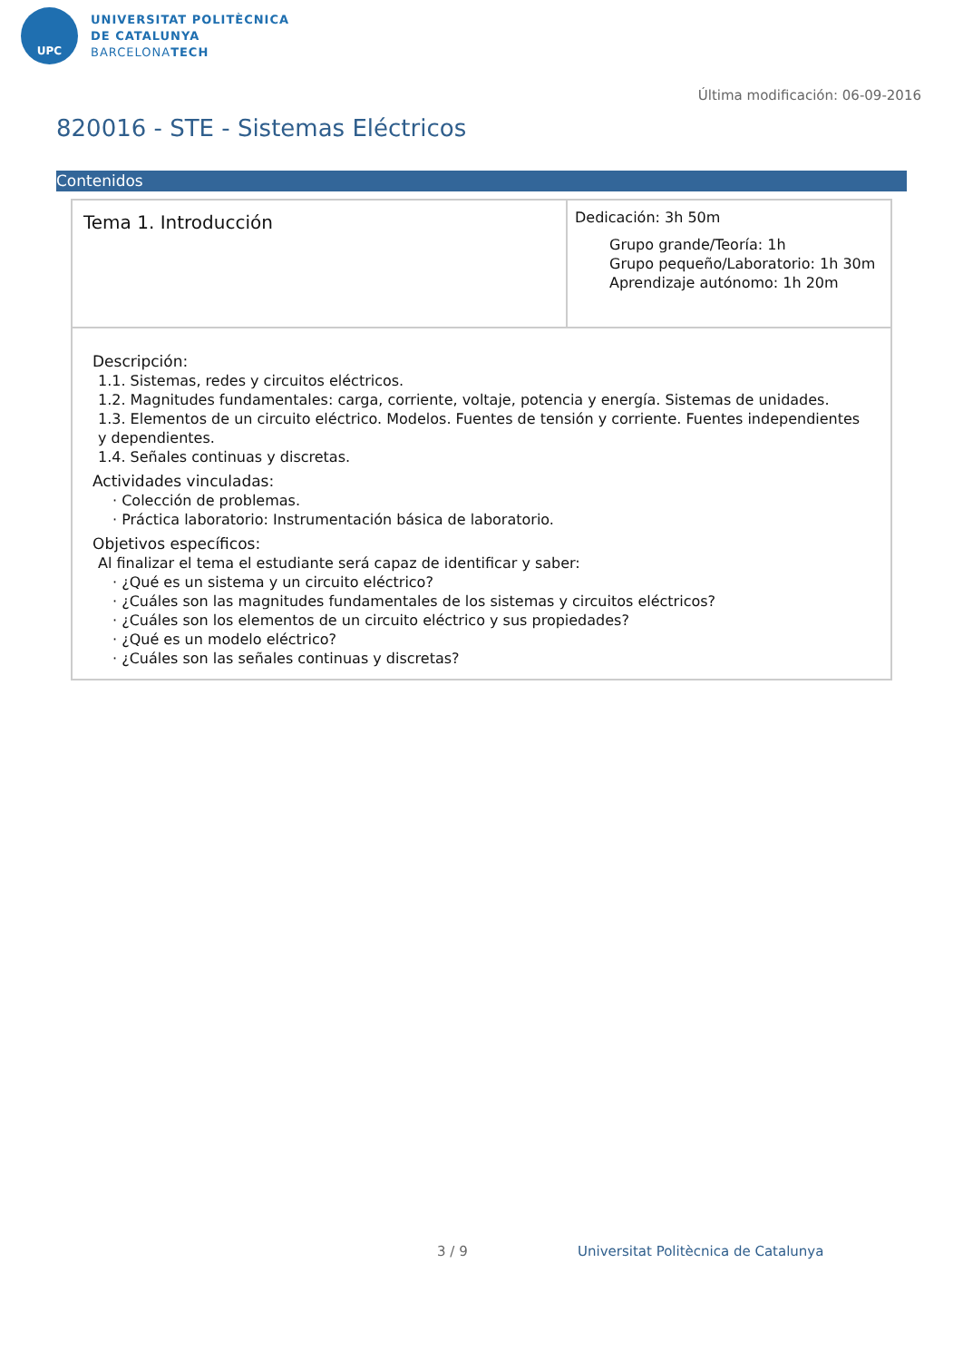UPC
UNIVERSITAT POLITÈCNICA
DE CATALUNYA
BARCELONATECH
Última modificación: 06-09-2016
820016 - STE - Sistemas Eléctricos
Contenidos
| Tema 1. Introducción | Dedicación: 3h 50m Grupo grande/Teoría: 1h Grupo pequeño/Laboratorio: 1h 30m Aprendizaje autónomo: 1h 20m |
Descripción:
1.1. Sistemas, redes y circuitos eléctricos.
1.2. Magnitudes fundamentales: carga, corriente, voltaje, potencia y energía. Sistemas de unidades.
1.3. Elementos de un circuito eléctrico. Modelos. Fuentes de tensión y corriente. Fuentes independientes y dependientes.
1.4. Señales continuas y discretas.
Actividades vinculadas:
· Colección de problemas.
· Práctica laboratorio: Instrumentación básica de laboratorio.
Objetivos específicos:
Al finalizar el tema el estudiante será capaz de identificar y saber:
· ¿Qué es un sistema y un circuito eléctrico?
· ¿Cuáles son las magnitudes fundamentales de los sistemas y circuitos eléctricos?
· ¿Cuáles son los elementos de un circuito eléctrico y sus propiedades?
· ¿Qué es un modelo eléctrico?
· ¿Cuáles son las señales continuas y discretas?
3 / 9
Universitat Politècnica de Catalunya